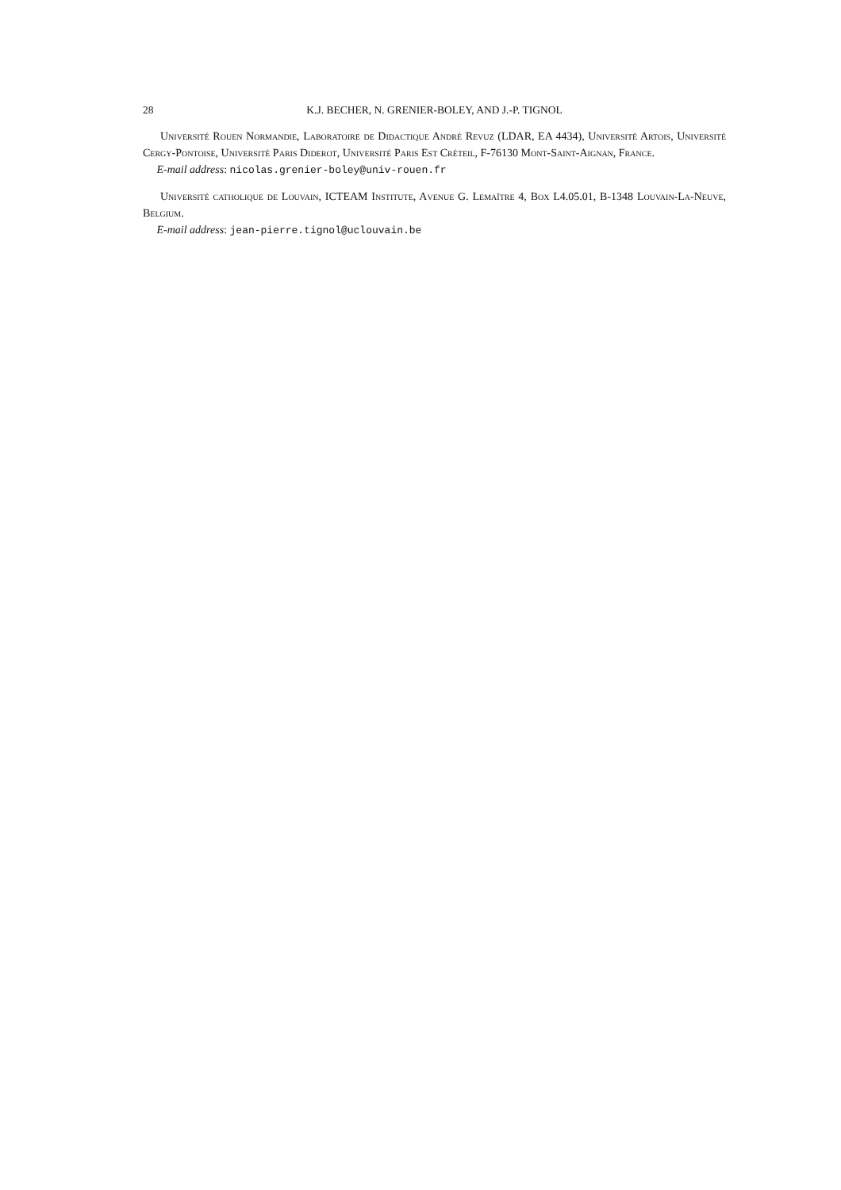28 K.J. BECHER, N. GRENIER-BOLEY, AND J.-P. TIGNOL
Université Rouen Normandie, Laboratoire de Didactique André Revuz (LDAR, EA 4434), Université Artois, Université Cergy-Pontoise, Université Paris Diderot, Université Paris Est Créteil, F-76130 Mont-Saint-Aignan, France.
E-mail address: nicolas.grenier-boley@univ-rouen.fr
Université catholique de Louvain, ICTEAM Institute, Avenue G. Lemaître 4, Box L4.05.01, B-1348 Louvain-La-Neuve, Belgium.
E-mail address: jean-pierre.tignol@uclouvain.be